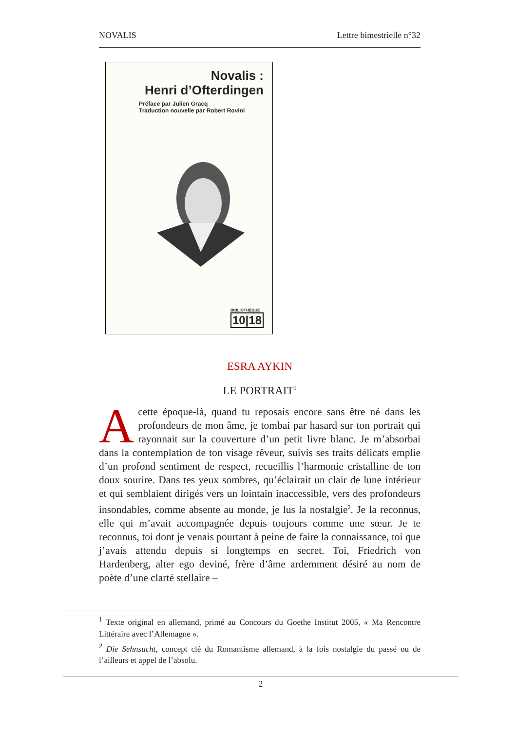NOVALIS Lettre bimestrielle n°32
Novalis :
Henri d’Ofterdingen
Préface par Julien Gracq
Traduction nouvelle par Robert Rovini
BIBLIOTHÈQUE
10|18
ESRA AYKIN
LE PORTRAIT<sup>1</sup>
A cette époque-là, quand tu reposais encore sans être né dans les profondeurs de mon âme, je tombai par hasard sur ton portrait qui rayonnait sur la couverture d’un petit livre blanc. Je m’absorbai dans la contemplation de ton visage rêveur, suivis ses traits délicats emplie d’un profond sentiment de respect, recueillis l’harmonie cristalline de ton doux sourire. Dans tes yeux sombres, qu’éclairait un clair de lune intérieur et qui semblaient dirigés vers un lointain inaccessible, vers des profondeurs insondables, comme absente au monde, je lus la nostalgie<sup>2</sup>. Je la reconnus, elle qui m’avait accompagnée depuis toujours comme une sœur. Je te reconnus, toi dont je venais pourtant à peine de faire la connaissance, toi que j’avais attendu depuis si longtemps en secret. Toi, Friedrich von Hardenberg, alter ego deviné, frère d’âme ardemment désiré au nom de poète d’une clarté stellaire –
<sup>1</sup> Texte original en allemand, primé au Concours du Goethe Institut 2005, « Ma Rencontre Littéraire avec l’Allemagne ».
<sup>2</sup> Die Sehnsucht, concept clé du Romantisme allemand, à la fois nostalgie du passé ou de l’ailleurs et appel de l’absolu.
2